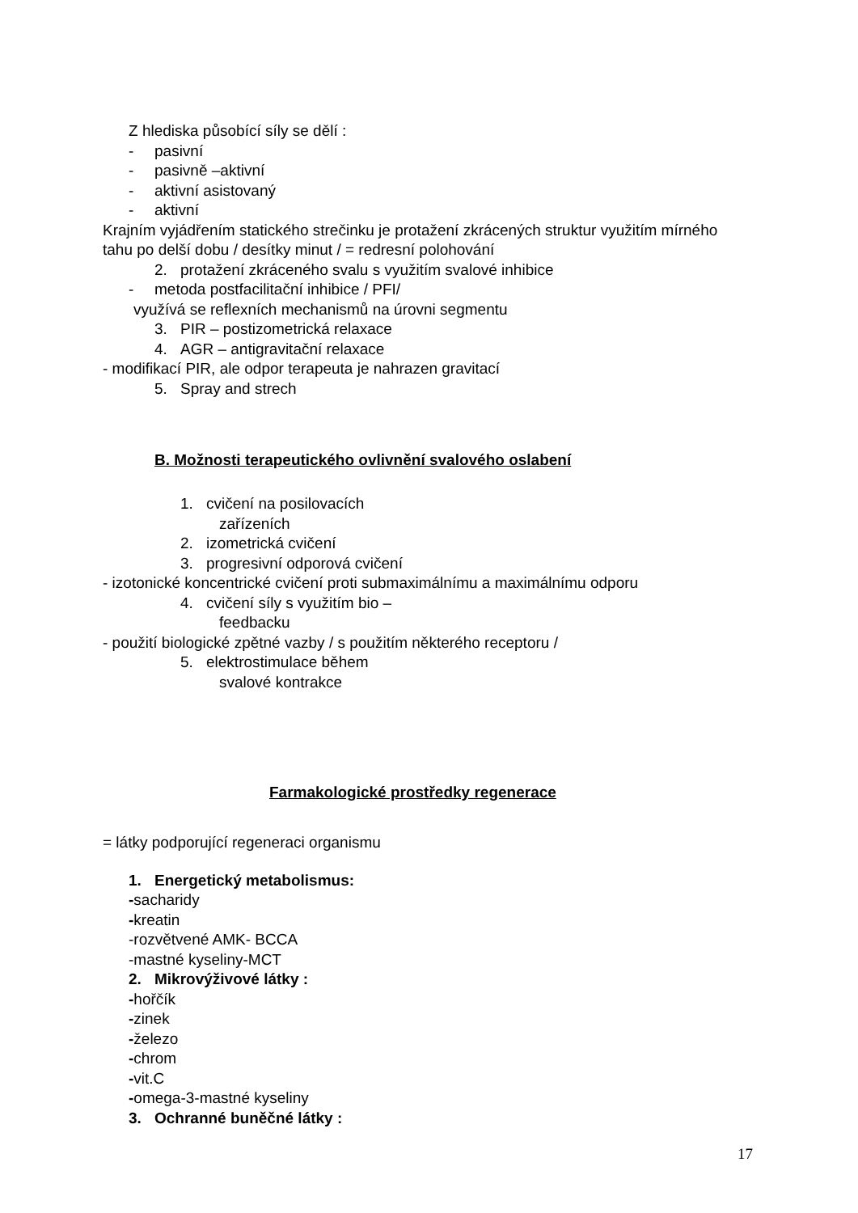Z hlediska působící síly se dělí :
- pasivní
- pasivně –aktivní
- aktivní asistovaný
- aktivní
Krajním vyjádřením statického strečinku je protažení zkrácených struktur využitím mírného tahu po delší dobu / desítky minut / = redresní polohování
2. protažení zkráceného svalu s využitím svalové inhibice
- metoda postfacilitační inhibice / PFI/
využívá se reflexních mechanismů na úrovni segmentu
3. PIR – postizometrická relaxace
4. AGR – antigravitační relaxace
- modifikací PIR, ale odpor terapeuta je nahrazen gravitací
5. Spray and strech
B. Možnosti terapeutického ovlivnění svalového oslabení
1. cvičení na posilovacích
zařízeních
2. izometrická cvičení
3. progresivní odporová cvičení
- izotonické koncentrické cvičení proti submaximálnímu a maximálnímu odporu
4. cvičení síly s využitím bio –
feedbacku
- použití biologické zpětné vazby / s použitím některého receptoru /
5. elektrostimulace během
svalové kontrakce
Farmakologické prostředky regenerace
= látky podporující regeneraci organismu
1. Energetický metabolismus:
-sacharidy
-kreatin
-rozvětvené AMK- BCCA
-mastné kyseliny-MCT
2. Mikrovýživové látky :
-hořčík
-zinek
-železo
-chrom
-vit.C
-omega-3-mastné kyseliny
3. Ochranné buněčné látky :
17